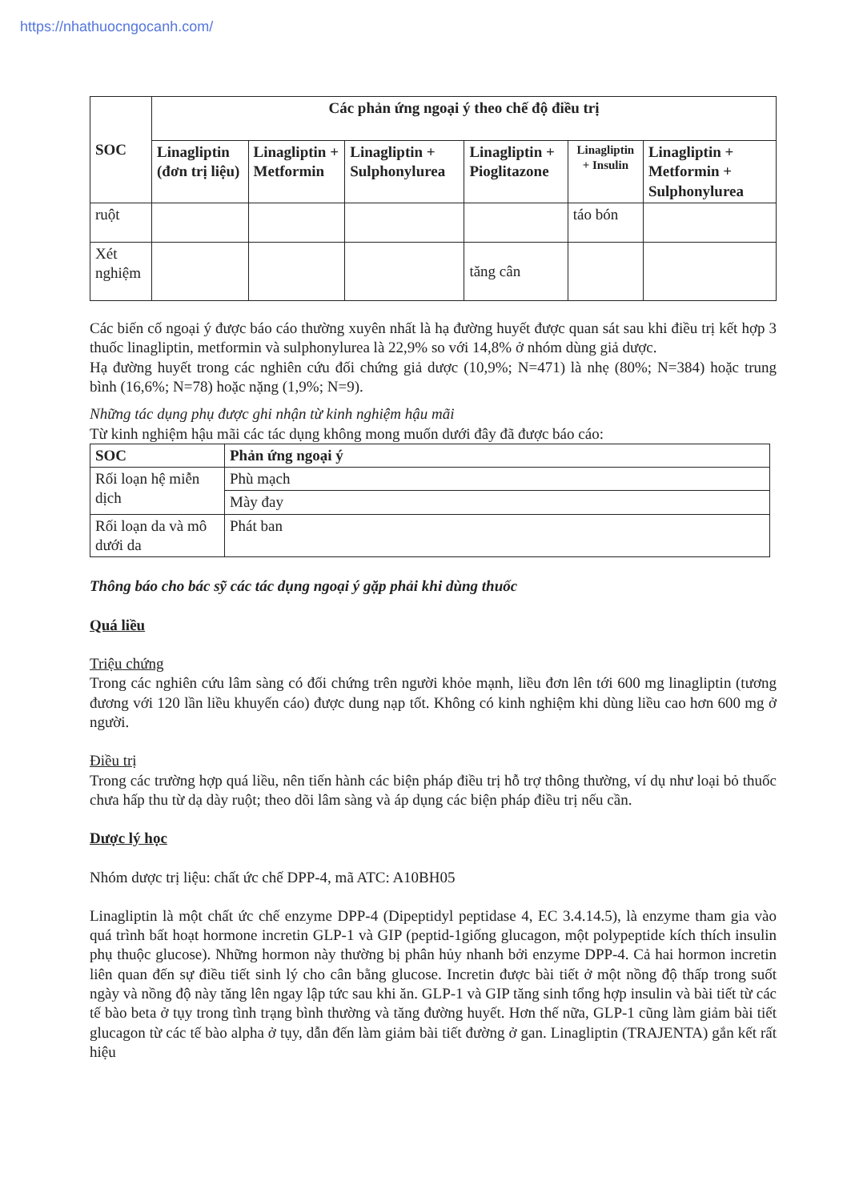https://nhathuocngocanh.com/
| SOC | Các phản ứng ngoại ý theo chế độ điều trị | | | | | |
| --- | --- | --- | --- | --- | --- | --- |
| | Linagliptin (đơn trị liệu) | Linagliptin + Metformin | Linagliptin + Sulphonylurea | Linagliptin + Pioglitazone | Linagliptin + Insulin | Linagliptin + Metformin + Sulphonylurea |
| ruột | | | | | táo bón | |
| Xét nghiệm | | | | tăng cân | | |
Các biến cố ngoại ý được báo cáo thường xuyên nhất là hạ đường huyết được quan sát sau khi điều trị kết hợp 3 thuốc linagliptin, metformin và sulphonylurea là 22,9% so với 14,8% ở nhóm dùng giả dược.
Hạ đường huyết trong các nghiên cứu đối chứng giả dược (10,9%; N=471) là nhẹ (80%; N=384) hoặc trung bình (16,6%; N=78) hoặc nặng (1,9%; N=9).
Những tác dụng phụ được ghi nhận từ kinh nghiệm hậu mãi
Từ kinh nghiệm hậu mãi các tác dụng không mong muốn dưới đây đã được báo cáo:
| SOC | Phản ứng ngoại ý |
| --- | --- |
| Rối loạn hệ miễn dịch | Phù mạch |
| | Mày đay |
| Rối loạn da và mô dưới da | Phát ban |
Thông báo cho bác sỹ các tác dụng ngoại ý gặp phải khi dùng thuốc
Quá liều
Triệu chứng
Trong các nghiên cứu lâm sàng có đối chứng trên người khỏe mạnh, liều đơn lên tới 600 mg linagliptin (tương đương với 120 lần liều khuyến cáo) được dung nạp tốt. Không có kinh nghiệm khi dùng liều cao hơn 600 mg ở người.
Điều trị
Trong các trường hợp quá liều, nên tiến hành các biện pháp điều trị hỗ trợ thông thường, ví dụ như loại bỏ thuốc chưa hấp thu từ dạ dày ruột; theo dõi lâm sàng và áp dụng các biện pháp điều trị nếu cần.
Dược lý học
Nhóm dược trị liệu: chất ức chế DPP-4, mã ATC: A10BH05
Linagliptin là một chất ức chế enzyme DPP-4 (Dipeptidyl peptidase 4, EC 3.4.14.5), là enzyme tham gia vào quá trình bất hoạt hormone incretin GLP-1 và GIP (peptid-1giống glucagon, một polypeptide kích thích insulin phụ thuộc glucose). Những hormon này thường bị phân hủy nhanh bởi enzyme DPP-4. Cả hai hormon incretin liên quan đến sự điều tiết sinh lý cho cân bằng glucose. Incretin được bài tiết ở một nồng độ thấp trong suốt ngày và nồng độ này tăng lên ngay lập tức sau khi ăn. GLP-1 và GIP tăng sinh tổng hợp insulin và bài tiết từ các tế bào beta ở tụy trong tình trạng bình thường và tăng đường huyết. Hơn thế nữa, GLP-1 cũng làm giảm bài tiết glucagon từ các tế bào alpha ở tụy, dẫn đến làm giảm bài tiết đường ở gan. Linagliptin (TRAJENTA) gắn kết rất hiệu